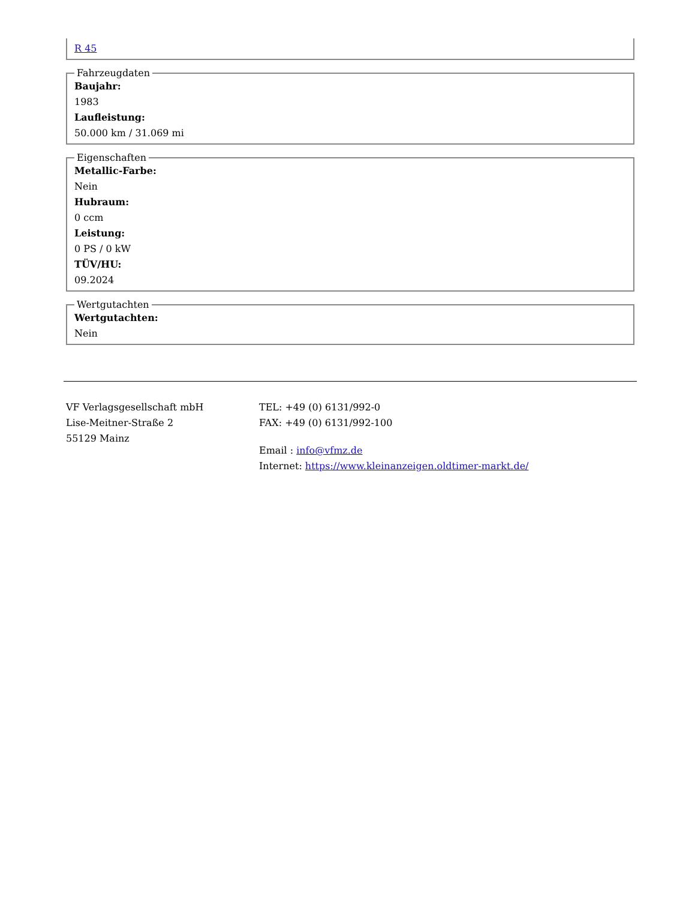R 45
Fahrzeugdaten
Baujahr:
1983
Laufleistung:
50.000 km / 31.069 mi
Eigenschaften
Metallic-Farbe:
Nein
Hubraum:
0 ccm
Leistung:
0 PS / 0 kW
TÜV/HU:
09.2024
Wertgutachten
Wertgutachten:
Nein
VF Verlagsgesellschaft mbH
Lise-Meitner-Straße 2
55129 Mainz
TEL: +49 (0) 6131/992-0
FAX: +49 (0) 6131/992-100
Email : info@vfmz.de
Internet: https://www.kleinanzeigen.oldtimer-markt.de/